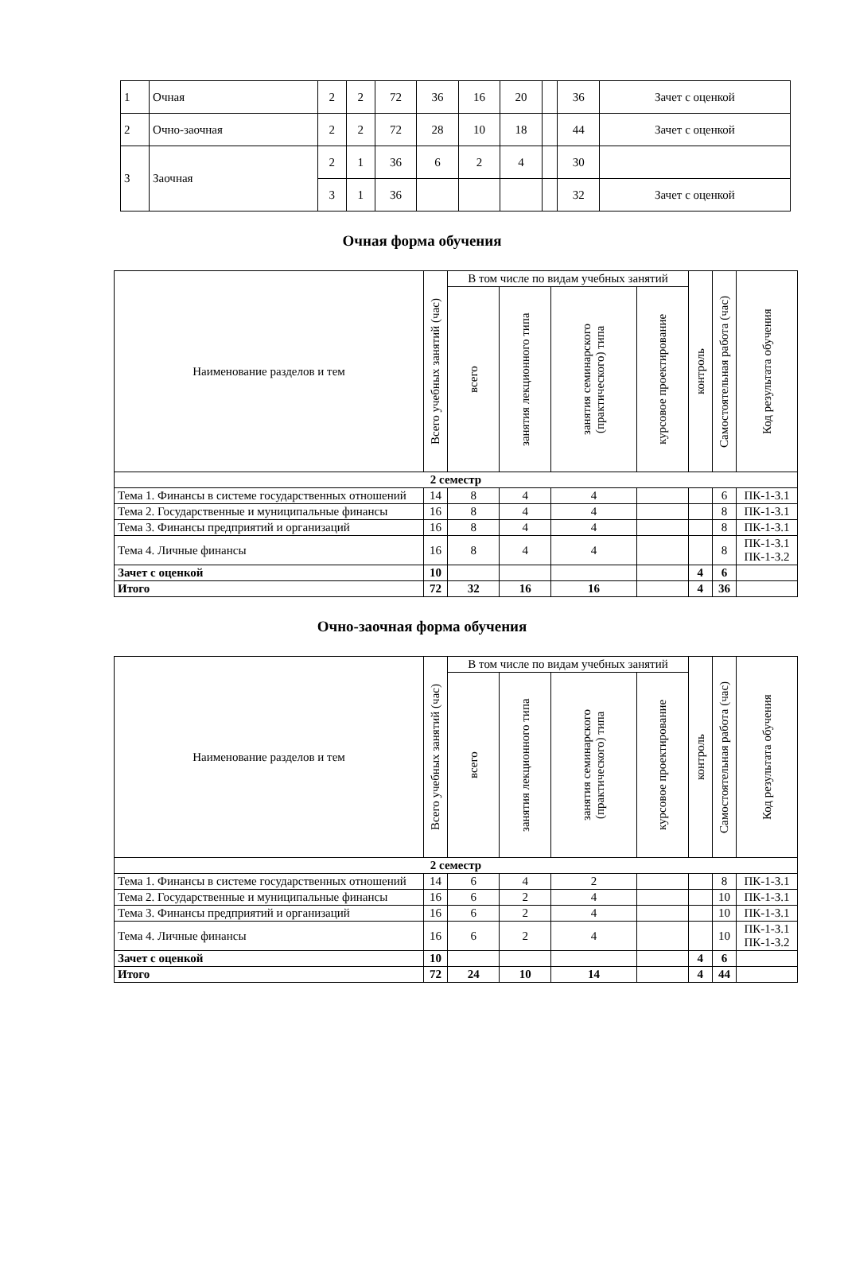| 1 | Очная | 2 | 2 | 72 | 36 | 16 | 20 | | 36 | Зачет с оценкой |
| 2 | Очно-заочная | 2 | 2 | 72 | 28 | 10 | 18 | | 44 | Зачет с оценкой |
| 3 | Заочная | 2 | 1 | 36 | 6 | 2 | 4 | | 30 | |
| | | 3 | 1 | 36 | | | | | 32 | Зачет с оценкой |
Очная форма обучения
| Наименование разделов и тем | Всего учебных занятий (час) | В том числе по видам учебных занятий | | | | контроль | Самостоятельная работа (час) | Код результата обучения |
| | | всего | занятия лекционного типа | занятия семинарского (практического) типа | курсовое проектирование | | | |
| 2 семестр | | | | | | | | |
| Тема 1. Финансы в системе государственных отношений | 14 | 8 | 4 | 4 | | | 6 | ПК-1-З.1 |
| Тема 2. Государственные и муниципальные финансы | 16 | 8 | 4 | 4 | | | 8 | ПК-1-З.1 |
| Тема 3. Финансы предприятий и организаций | 16 | 8 | 4 | 4 | | | 8 | ПК-1-З.1 |
| Тема 4. Личные финансы | 16 | 8 | 4 | 4 | | | 8 | ПК-1-З.1 ПК-1-З.2 |
| Зачет с оценкой | 10 | | | | | 4 | 6 | |
| Итого | 72 | 32 | 16 | 16 | | 4 | 36 | |
Очно-заочная форма обучения
| Наименование разделов и тем | Всего учебных занятий (час) | В том числе по видам учебных занятий | | | | контроль | Самостоятельная работа (час) | Код результата обучения |
| | | всего | занятия лекционного типа | занятия семинарского (практического) типа | курсовое проектирование | | | |
| 2 семестр | | | | | | | | |
| Тема 1. Финансы в системе государственных отношений | 14 | 6 | 4 | 2 | | | 8 | ПК-1-З.1 |
| Тема 2. Государственные и муниципальные финансы | 16 | 6 | 2 | 4 | | | 10 | ПК-1-З.1 |
| Тема 3. Финансы предприятий и организаций | 16 | 6 | 2 | 4 | | | 10 | ПК-1-З.1 |
| Тема 4. Личные финансы | 16 | 6 | 2 | 4 | | | 10 | ПК-1-З.1 ПК-1-З.2 |
| Зачет с оценкой | 10 | | | | | 4 | 6 | |
| Итого | 72 | 24 | 10 | 14 | | 4 | 44 | |